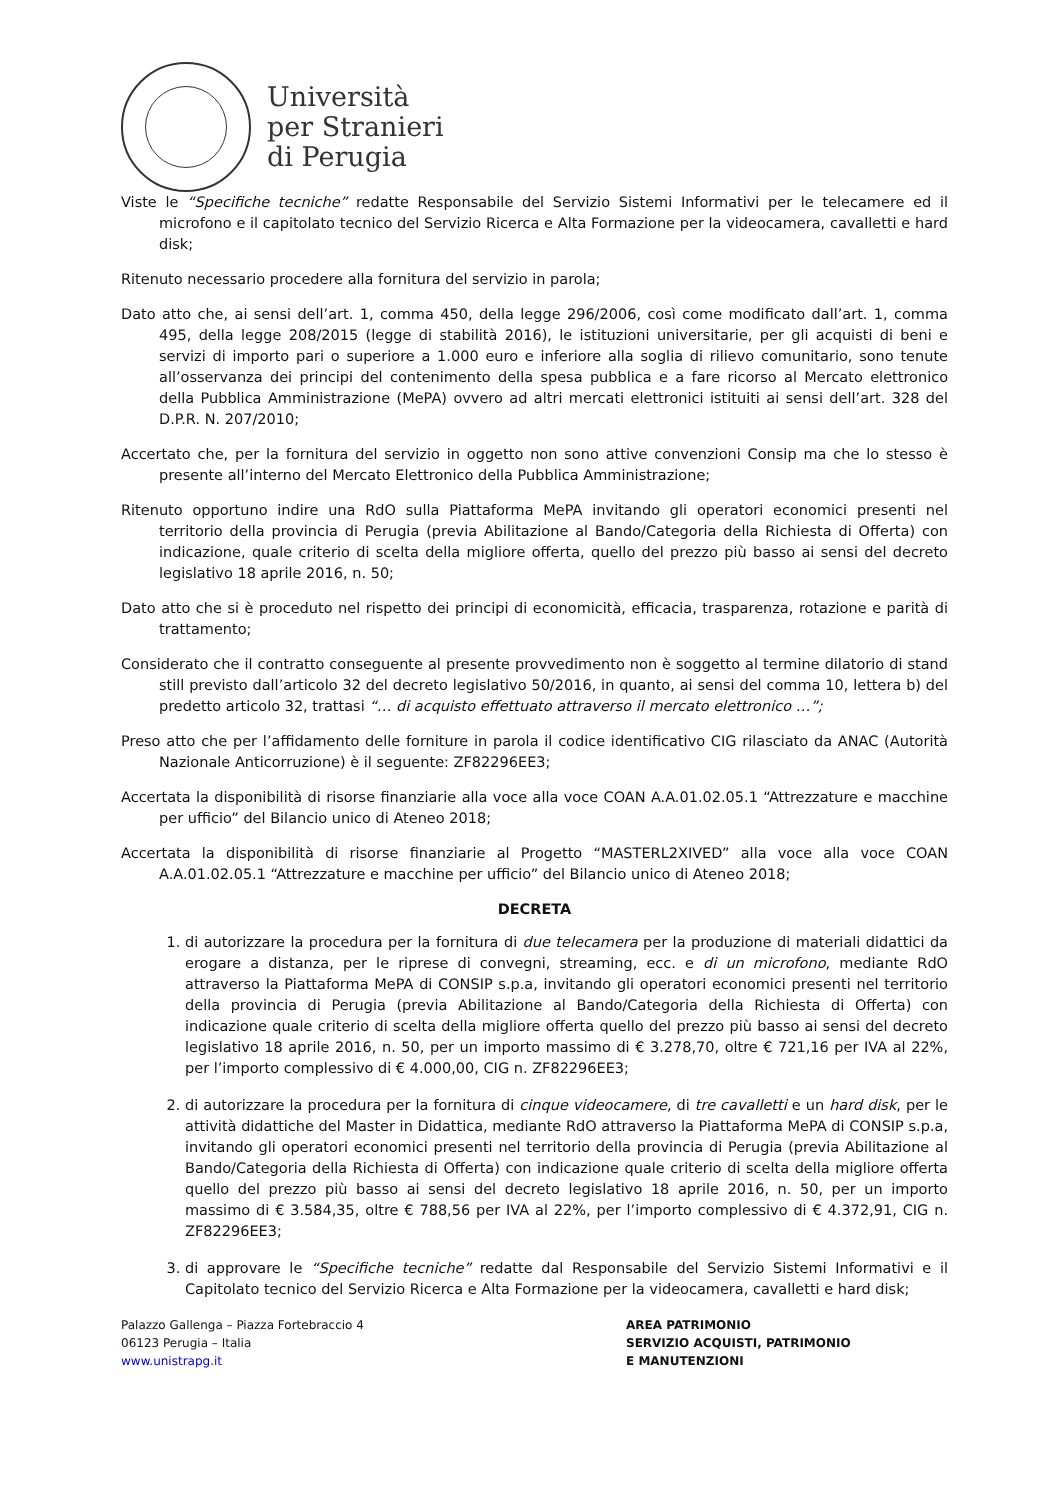Università
per Stranieri
di Perugia
Viste le “Specifiche tecniche” redatte Responsabile del Servizio Sistemi Informativi per le telecamere ed il microfono e il capitolato tecnico del Servizio Ricerca e Alta Formazione per la videocamera, cavalletti e hard disk;
Ritenuto necessario procedere alla fornitura del servizio in parola;
Dato atto che, ai sensi dell’art. 1, comma 450, della legge 296/2006, così come modificato dall’art. 1, comma 495, della legge 208/2015 (legge di stabilità 2016), le istituzioni universitarie, per gli acquisti di beni e servizi di importo pari o superiore a 1.000 euro e inferiore alla soglia di rilievo comunitario, sono tenute all’osservanza dei principi del contenimento della spesa pubblica e a fare ricorso al Mercato elettronico della Pubblica Amministrazione (MePA) ovvero ad altri mercati elettronici istituiti ai sensi dell’art. 328 del D.P.R. N. 207/2010;
Accertato che, per la fornitura del servizio in oggetto non sono attive convenzioni Consip ma che lo stesso è presente all’interno del Mercato Elettronico della Pubblica Amministrazione;
Ritenuto opportuno indire una RdO sulla Piattaforma MePA invitando gli operatori economici presenti nel territorio della provincia di Perugia (previa Abilitazione al Bando/Categoria della Richiesta di Offerta) con indicazione, quale criterio di scelta della migliore offerta, quello del prezzo più basso ai sensi del decreto legislativo 18 aprile 2016, n. 50;
Dato atto che si è proceduto nel rispetto dei principi di economicità, efficacia, trasparenza, rotazione e parità di trattamento;
Considerato che il contratto conseguente al presente provvedimento non è soggetto al termine dilatorio di stand still previsto dall’articolo 32 del decreto legislativo 50/2016, in quanto, ai sensi del comma 10, lettera b) del predetto articolo 32, trattasi “… di acquisto effettuato attraverso il mercato elettronico …”;
Preso atto che per l’affidamento delle forniture in parola il codice identificativo CIG rilasciato da ANAC (Autorità Nazionale Anticorruzione) è il seguente: ZF82296EE3;
Accertata la disponibilità di risorse finanziarie alla voce alla voce COAN A.A.01.02.05.1 “Attrezzature e macchine per ufficio” del Bilancio unico di Ateneo 2018;
Accertata la disponibilità di risorse finanziarie al Progetto “MASTERL2XIVED” alla voce alla voce COAN A.A.01.02.05.1 “Attrezzature e macchine per ufficio” del Bilancio unico di Ateneo 2018;
DECRETA
1. di autorizzare la procedura per la fornitura di due telecamera per la produzione di materiali didattici da erogare a distanza, per le riprese di convegni, streaming, ecc. e di un microfono, mediante RdO attraverso la Piattaforma MePA di CONSIP s.p.a, invitando gli operatori economici presenti nel territorio della provincia di Perugia (previa Abilitazione al Bando/Categoria della Richiesta di Offerta) con indicazione quale criterio di scelta della migliore offerta quello del prezzo più basso ai sensi del decreto legislativo 18 aprile 2016, n. 50, per un importo massimo di € 3.278,70, oltre € 721,16 per IVA al 22%, per l’importo complessivo di € 4.000,00, CIG n. ZF82296EE3;
2. di autorizzare la procedura per la fornitura di cinque videocamere, di tre cavalletti e un hard disk, per le attività didattiche del Master in Didattica, mediante RdO attraverso la Piattaforma MePA di CONSIP s.p.a, invitando gli operatori economici presenti nel territorio della provincia di Perugia (previa Abilitazione al Bando/Categoria della Richiesta di Offerta) con indicazione quale criterio di scelta della migliore offerta quello del prezzo più basso ai sensi del decreto legislativo 18 aprile 2016, n. 50, per un importo massimo di € 3.584,35, oltre € 788,56 per IVA al 22%, per l’importo complessivo di € 4.372,91, CIG n. ZF82296EE3;
3. di approvare le “Specifiche tecniche” redatte dal Responsabile del Servizio Sistemi Informativi e il Capitolato tecnico del Servizio Ricerca e Alta Formazione per la videocamera, cavalletti e hard disk;
Palazzo Gallenga – Piazza Fortebraccio 4
06123 Perugia – Italia
www.unistrapg.it
AREA PATRIMONIO
SERVIZIO ACQUISTI, PATRIMONIO
E MANUTENZIONI